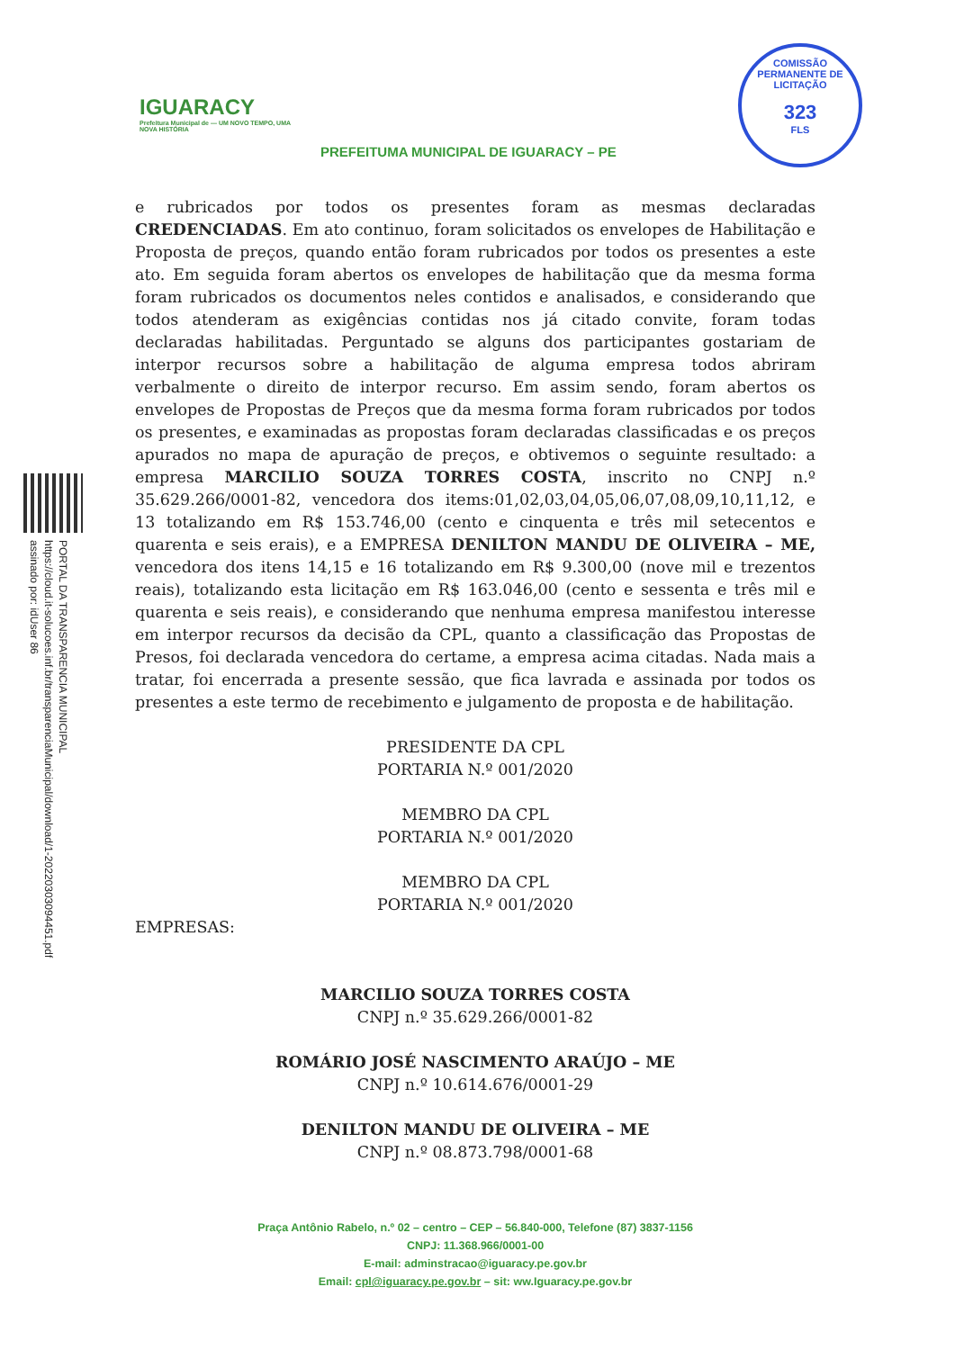PORTAL DA TRANSPARENCIA MUNICIPAL
https://cloud.it-solucoes.inf.br/transparenciaMunicipal/download/1-20220303094451.pdf
assinado por: idUser 86
IGUARACY
Prefeitura Municipal de — UM NOVO TEMPO, UMA NOVA HISTÓRIA
COMISSÃO PERMANENTE DE LICITAÇÃO
323
FLS
PREFEITUMA MUNICIPAL DE IGUARACY – PE
e rubricados por todos os presentes foram as mesmas declaradas CREDENCIADAS. Em ato continuo, foram solicitados os envelopes de Habilitação e Proposta de preços, quando então foram rubricados por todos os presentes a este ato. Em seguida foram abertos os envelopes de habilitação que da mesma forma foram rubricados os documentos neles contidos e analisados, e considerando que todos atenderam as exigências contidas nos já citado convite, foram todas declaradas habilitadas. Perguntado se alguns dos participantes gostariam de interpor recursos sobre a habilitação de alguma empresa todos abriram verbalmente o direito de interpor recurso. Em assim sendo, foram abertos os envelopes de Propostas de Preços que da mesma forma foram rubricados por todos os presentes, e examinadas as propostas foram declaradas classificadas e os preços apurados no mapa de apuração de preços, e obtivemos o seguinte resultado: a empresa MARCILIO SOUZA TORRES COSTA, inscrito no CNPJ n.º 35.629.266/0001-82, vencedora dos items:01,02,03,04,05,06,07,08,09,10,11,12, e 13 totalizando em R$ 153.746,00 (cento e cinquenta e três mil setecentos e quarenta e seis erais), e a EMPRESA DENILTON MANDU DE OLIVEIRA – ME, vencedora dos itens 14,15 e 16 totalizando em R$ 9.300,00 (nove mil e trezentos reais), totalizando esta licitação em R$ 163.046,00 (cento e sessenta e três mil e quarenta e seis reais), e considerando que nenhuma empresa manifestou interesse em interpor recursos da decisão da CPL, quanto a classificação das Propostas de Presos, foi declarada vencedora do certame, a empresa acima citadas. Nada mais a tratar, foi encerrada a presente sessão, que fica lavrada e assinada por todos os presentes a este termo de recebimento e julgamento de proposta e de habilitação.
PRESIDENTE DA CPL
PORTARIA N.º 001/2020
MEMBRO DA CPL
PORTARIA N.º 001/2020
MEMBRO DA CPL
PORTARIA N.º 001/2020
EMPRESAS:
MARCILIO SOUZA TORRES COSTA
CNPJ n.º 35.629.266/0001-82
ROMÁRIO JOSÉ NASCIMENTO ARAÚJO – ME
CNPJ n.º 10.614.676/0001-29
DENILTON MANDU DE OLIVEIRA – ME
CNPJ n.º 08.873.798/0001-68
Praça Antônio Rabelo, n.º 02 – centro – CEP – 56.840-000, Telefone (87) 3837-1156
CNPJ: 11.368.966/0001-00
E-mail: adminstracao@iguaracy.pe.gov.br
Email: cpl@iguaracy.pe.gov.br – sit: ww.Iguaracy.pe.gov.br